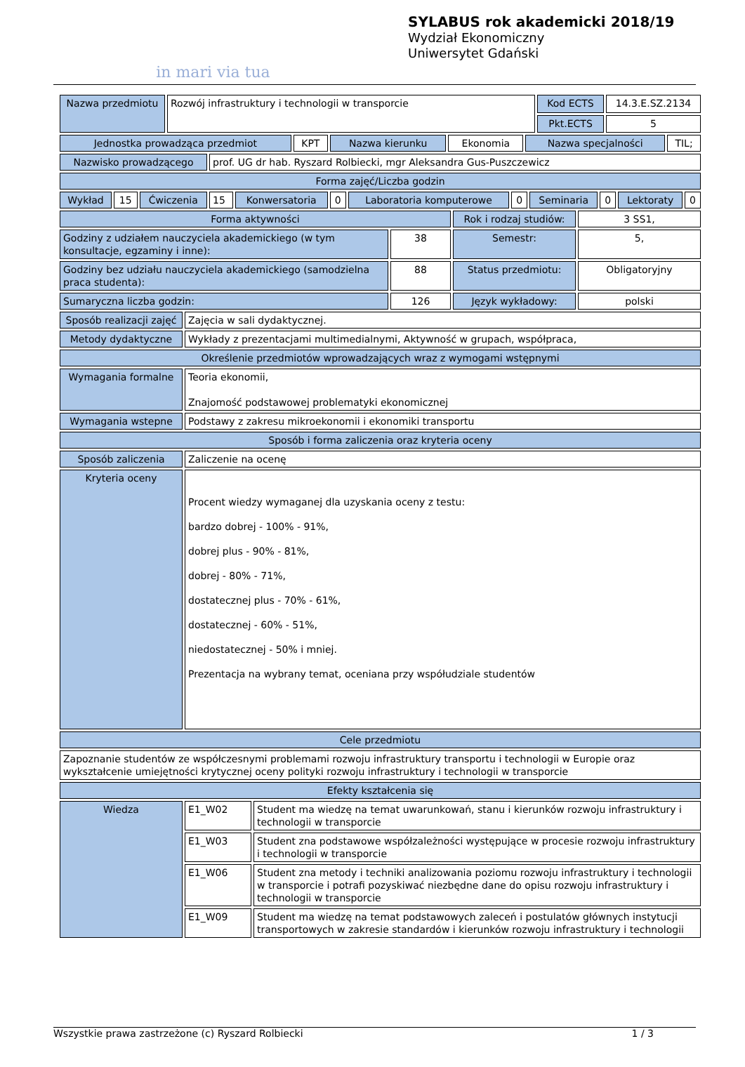in mari via tua
SYLABUS rok akademicki 2018/19
Wydział Ekonomiczny
Uniwersytet Gdański
| Nazwa przedmiotu | Rozwój infrastruktury i technologii w transporcie | Kod ECTS | 14.3.E.SZ.2134 |
| | | Pkt.ECTS | 5 |
| Jednostka prowadząca przedmiot | KPT | Nazwa kierunku | Ekonomia | Nazwa specjalności | TIL; |
| Nazwisko prowadzącego | prof. UG dr hab. Ryszard Rolbiecki, mgr Aleksandra Gus-Puszczewicz |
| Forma zajęć/Liczba godzin |
| Wykład | 15 | Ćwiczenia | 15 | Konwersatoria | 0 | Laboratoria komputerowe | 0 | Seminaria | 0 | Lektoraty | 0 |
| Forma aktywności | | Rok i rodzaj studiów: | 3 SS1, |
| Godziny z udziałem nauczyciela akademickiego (w tym konsultacje, egzaminy i inne): | 38 | Semestr: | 5, |
| Godziny bez udziału nauczyciela akademickiego (samodzielna praca studenta): | 88 | Status przedmiotu: | Obligatoryjny |
| Sumaryczna liczba godzin: | 126 | Język wykładowy: | polski |
| Sposób realizacji zajęć | Zajęcia w sali dydaktycznej. |
| Metody dydaktyczne | Wykłady z prezentacjami multimedialnymi, Aktywność w grupach, współpraca, |
| Określenie przedmiotów wprowadzających wraz z wymogami wstępnymi | |
| Wymagania formalne | Teoria ekonomii, Znajomość podstawowej problematyki ekonomicznej |
| Wymagania wstepne | Podstawy z zakresu mikroekonomii i ekonomiki transportu |
| Sposób i forma zaliczenia oraz kryteria oceny | |
| Sposób zaliczenia | Zaliczenie na ocenę |
| Kryteria oceny | Procent wiedzy wymaganej dla uzyskania oceny z testu: bardzo dobrej - 100% - 91%, dobrej plus - 90% - 81%, dobrej - 80% - 71%, dostatecznej plus - 70% - 61%, dostatecznej - 60% - 51%, niedostatecznej - 50% i mniej. Prezentacja na wybrany temat, oceniana przy współudziale studentów |
| Cele przedmiotu | |
| Zapoznanie studentów ze współczesnymi problemami rozwoju infrastruktury transportu i technologii w Europie oraz wykształcenie umiejętności krytycznej oceny polityki rozwoju infrastruktury i technologii w transporcie | |
| Efekty kształcenia się | |
| Wiedza | E1_W02 | Student ma wiedzę na temat uwarunkowań, stanu i kierunków rozwoju infrastruktury i technologii w transporcie |
| | E1_W03 | Student zna podstawowe współzależności występujące w procesie rozwoju infrastruktury i technologii w transporcie |
| | E1_W06 | Student zna metody i techniki analizowania poziomu rozwoju infrastruktury i technologii w transporcie i potrafi pozyskiwać niezbędne dane do opisu rozwoju infrastruktury i technologii w transporcie |
| | E1_W09 | Student ma wiedzę na temat podstawowych zaleceń i postulatów głównych instytucji transportowych w zakresie standardów i kierunków rozwoju infrastruktury i technologii |
Wszystkie prawa zastrzeżone (c) Ryszard Rolbiecki 1 / 3